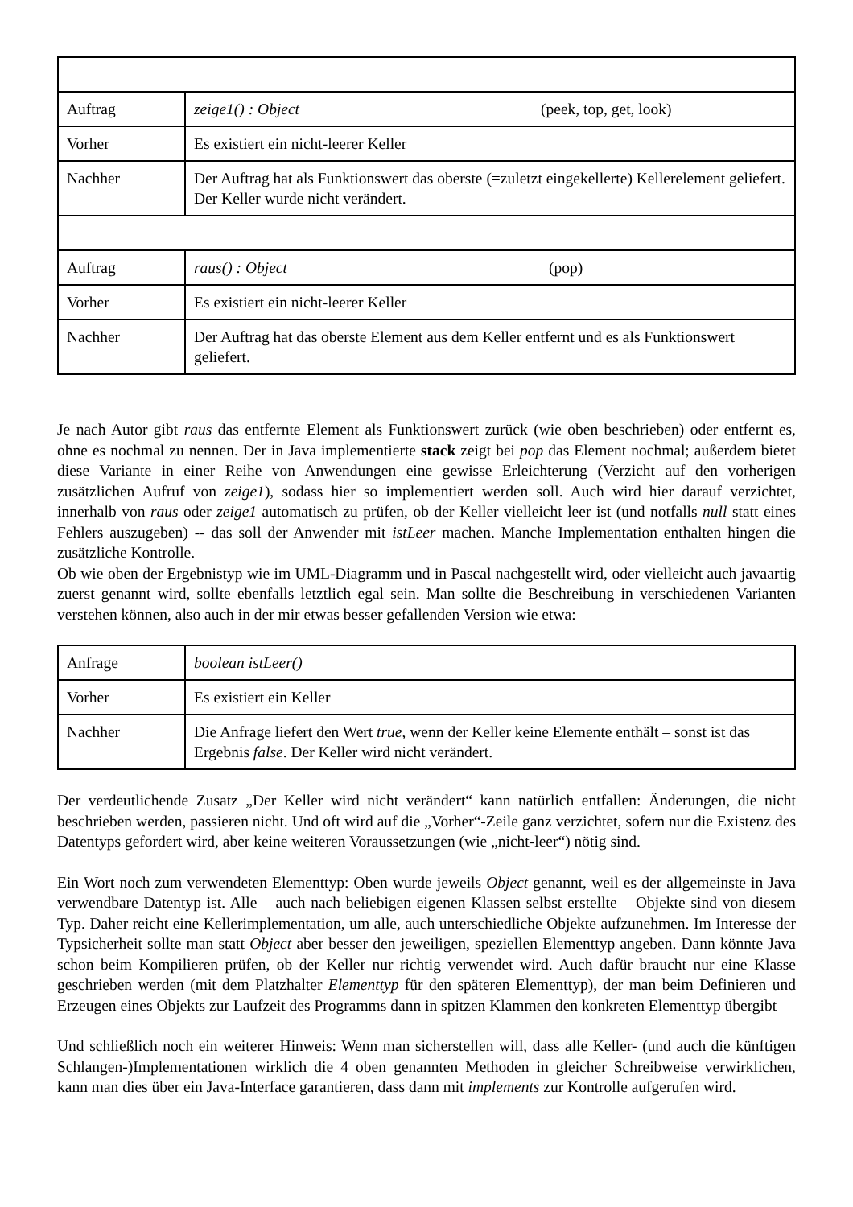| Auftrag | zeige1() : Object (peek, top, get, look) |
| Vorher | Es existiert ein nicht-leerer Keller |
| Nachher | Der Auftrag hat als Funktionswert das oberste (=zuletzt eingekellerte) Kellerelement geliefert. Der Keller wurde nicht verändert. |
| Auftrag | raus() : Object (pop) |
| Vorher | Es existiert ein nicht-leerer Keller |
| Nachher | Der Auftrag hat das oberste Element aus dem Keller entfernt und es als Funktionswert geliefert. |
Je nach Autor gibt raus das entfernte Element als Funktionswert zurück (wie oben beschrieben) oder entfernt es, ohne es nochmal zu nennen. Der in Java implementierte stack zeigt bei pop das Element nochmal; außerdem bietet diese Variante in einer Reihe von Anwendungen eine gewisse Erleichterung (Verzicht auf den vorherigen zusätzlichen Aufruf von zeige1), sodass hier so implementiert werden soll. Auch wird hier darauf verzichtet, innerhalb von raus oder zeige1 automatisch zu prüfen, ob der Keller vielleicht leer ist (und notfalls null statt eines Fehlers auszugeben) -- das soll der Anwender mit istLeer machen. Manche Implementation enthalten hingen die zusätzliche Kontrolle.
Ob wie oben der Ergebnistyp wie im UML-Diagramm und in Pascal nachgestellt wird, oder vielleicht auch javaartig zuerst genannt wird, sollte ebenfalls letztlich egal sein. Man sollte die Beschreibung in verschiedenen Varianten verstehen können, also auch in der mir etwas besser gefallenden Version wie etwa:
| Anfrage | boolean istLeer() |
| Vorher | Es existiert ein Keller |
| Nachher | Die Anfrage liefert den Wert true , wenn der Keller keine Elemente enthält – sonst ist das Ergebnis false . Der Keller wird nicht verändert. |
Der verdeutlichende Zusatz „Der Keller wird nicht verändert“ kann natürlich entfallen: Änderungen, die nicht beschrieben werden, passieren nicht. Und oft wird auf die „Vorher“-Zeile ganz verzichtet, sofern nur die Existenz des Datentyps gefordert wird, aber keine weiteren Voraussetzungen (wie „nicht-leer“) nötig sind.
Ein Wort noch zum verwendeten Elementtyp: Oben wurde jeweils Object genannt, weil es der allgemeinste in Java verwendbare Datentyp ist. Alle – auch nach beliebigen eigenen Klassen selbst erstellte – Objekte sind von diesem Typ. Daher reicht eine Kellerimplementation, um alle, auch unterschiedliche Objekte aufzunehmen. Im Interesse der Typsicherheit sollte man statt Object aber besser den jeweiligen, speziellen Elementtyp angeben. Dann könnte Java schon beim Kompilieren prüfen, ob der Keller nur richtig verwendet wird. Auch dafür braucht nur eine Klasse geschrieben werden (mit dem Platzhalter Elementtyp für den späteren Elementtyp), der man beim Definieren und Erzeugen eines Objekts zur Laufzeit des Programms dann in spitzen Klammen den konkreten Elementtyp übergibt
Und schließlich noch ein weiterer Hinweis: Wenn man sicherstellen will, dass alle Keller- (und auch die künftigen Schlangen-)Implementationen wirklich die 4 oben genannten Methoden in gleicher Schreibweise verwirklichen, kann man dies über ein Java-Interface garantieren, dass dann mit implements zur Kontrolle aufgerufen wird.